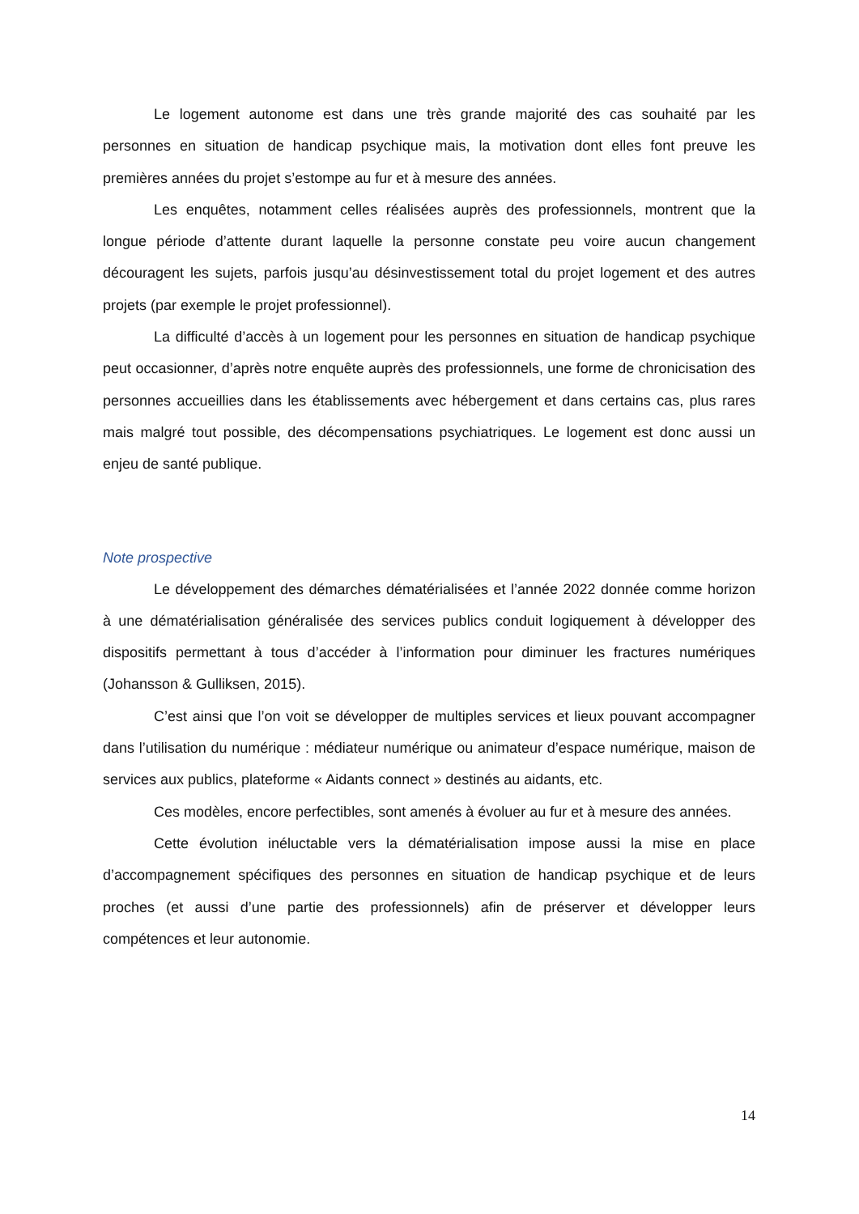Le logement autonome est dans une très grande majorité des cas souhaité par les personnes en situation de handicap psychique mais, la motivation dont elles font preuve les premières années du projet s’estompe au fur et à mesure des années.
Les enquêtes, notamment celles réalisées auprès des professionnels, montrent que la longue période d’attente durant laquelle la personne constate peu voire aucun changement découragent les sujets, parfois jusqu’au désinvestissement total du projet logement et des autres projets (par exemple le projet professionnel).
La difficulté d’accès à un logement pour les personnes en situation de handicap psychique peut occasionner, d’après notre enquête auprès des professionnels, une forme de chronicisation des personnes accueillies dans les établissements avec hébergement et dans certains cas, plus rares mais malgré tout possible, des décompensations psychiatriques. Le logement est donc aussi un enjeu de santé publique.
Note prospective
Le développement des démarches dématérialisées et l’année 2022 donnée comme horizon à une dématérialisation généralisée des services publics conduit logiquement à développer des dispositifs permettant à tous d’accéder à l’information pour diminuer les fractures numériques (Johansson & Gulliksen, 2015).
C’est ainsi que l’on voit se développer de multiples services et lieux pouvant accompagner dans l’utilisation du numérique : médiateur numérique ou animateur d’espace numérique, maison de services aux publics, plateforme « Aidants connect » destinés au aidants, etc.
Ces modèles, encore perfectibles, sont amenés à évoluer au fur et à mesure des années.
Cette évolution inéluctable vers la dématérialisation impose aussi la mise en place d’accompagnement spécifiques des personnes en situation de handicap psychique et de leurs proches (et aussi d’une partie des professionnels) afin de préserver et développer leurs compétences et leur autonomie.
14